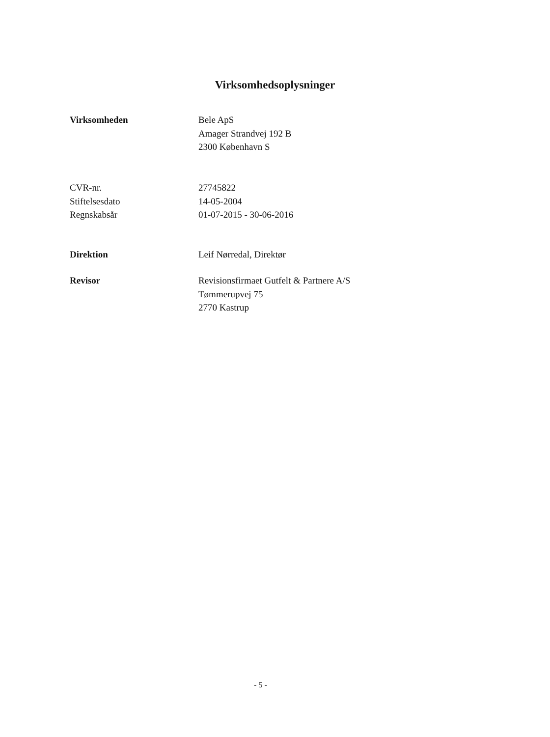Virksomhedsoplysninger
Virksomheden Bele ApS
Amager Strandvej 192 B
2300 København S
CVR-nr.
Stiftelsesdato
Regnskabsår
27745822
14-05-2004
01-07-2015 - 30-06-2016
Direktion Leif Nørredal, Direktør
Revisor Revisionsfirmaet Gutfelt & Partnere A/S
Tømmerupvej 75
2770 Kastrup
- 5 -